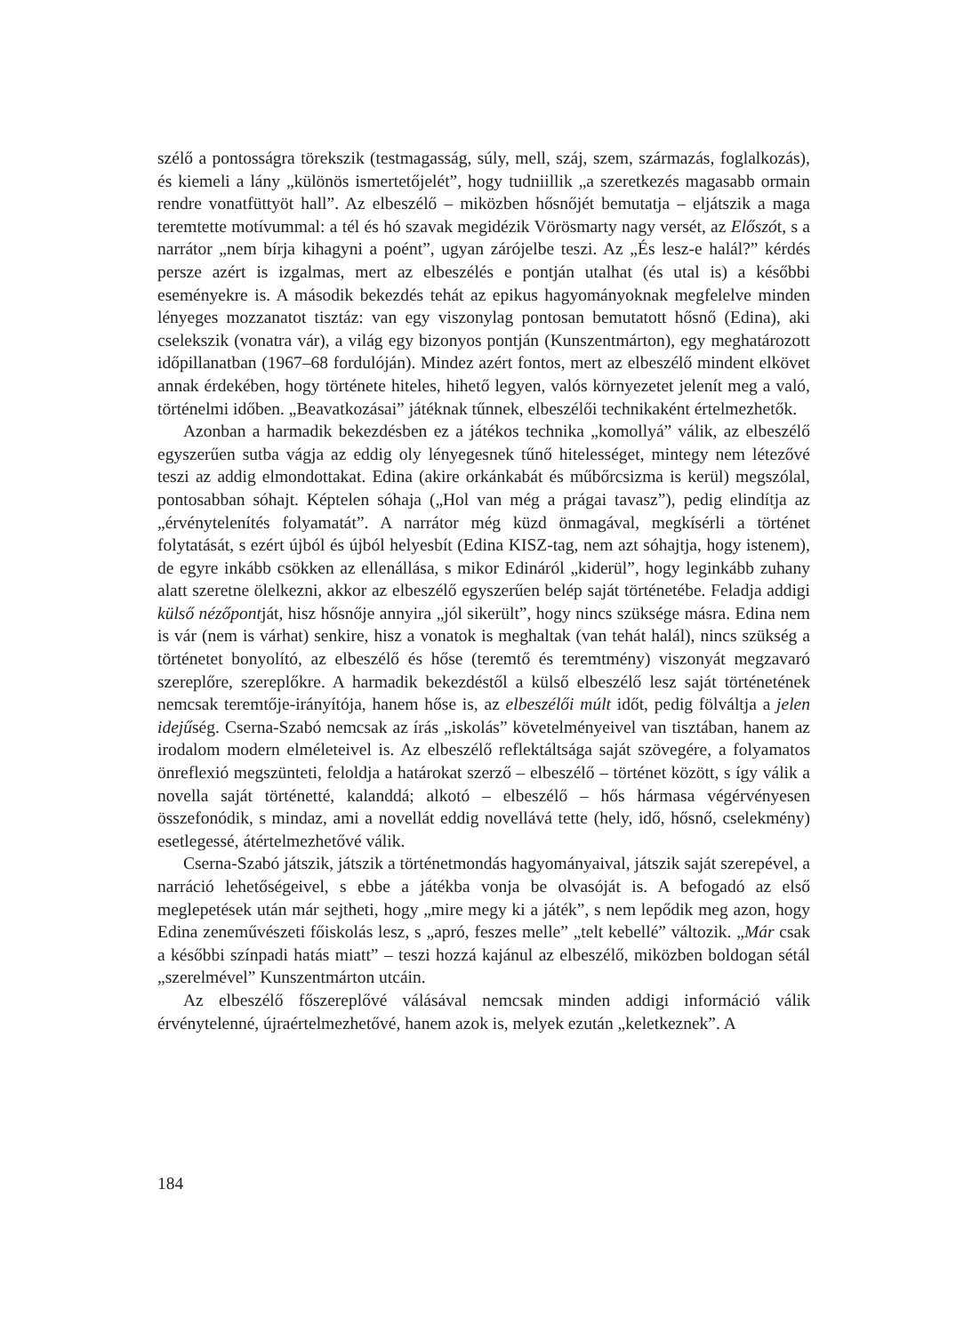szélő a pontosságra törekszik (testmagasság, súly, mell, száj, szem, származás, foglalkozás), és kiemeli a lány „különös ismertetőjelét”, hogy tudniillik „a szeretkezés magasabb ormain rendre vonatfüttyöt hall”. Az elbeszélő – miközben hősnőjét bemutatja – eljátszik a maga teremtette motívummal: a tél és hó szavak megidézik Vörösmarty nagy versét, az Előszót, s a narrátor „nem bírja kihagyni a poént”, ugyan zárójelbe teszi. Az „És lesz-e halál?” kérdés persze azért is izgalmas, mert az elbeszélés e pontján utalhat (és utal is) a későbbi eseményekre is. A második bekezdés tehát az epikus hagyományoknak megfelelve minden lényeges mozzanatot tisztáz: van egy viszonylag pontosan bemutatott hősnő (Edina), aki cselekszik (vonatra vár), a világ egy bizonyos pontján (Kunszentmárton), egy meghatározott időpillanatban (1967–68 fordulóján). Mindez azért fontos, mert az elbeszélő mindent elkövet annak érdekében, hogy története hiteles, hihető legyen, valós környezetet jelenít meg a való, történelmi időben. „Beavatkozásai” játéknak tűnnek, elbeszélői technikaként értelmezhetők.
Azonban a harmadik bekezdésben ez a játékos technika „komollyá” válik, az elbeszélő egyszerűen sutba vágja az eddig oly lényegesnek tűnő hitelességet, mintegy nem létezővé teszi az addig elmondottakat. Edina (akire orkánkabát és műbőrcsizma is kerül) megszólal, pontosabban sóhajt. Képtelen sóhaja („Hol van még a prágai tavasz”), pedig elindítja az „érvénytelenítés folyamatát”. A narrátor még küzd önmagával, megkísérli a történet folytatását, s ezért újból és újból helyesbít (Edina KISZ-tag, nem azt sóhajtja, hogy istenem), de egyre inkább csökken az ellenállása, s mikor Edináról „kiderül”, hogy leginkább zuhany alatt szeretne ölelkezni, akkor az elbeszélő egyszerűen belép saját történetébe. Feladja addigi külső nézőpontját, hisz hősnője annyira „jól sikerült”, hogy nincs szüksége másra. Edina nem is vár (nem is várhat) senkire, hisz a vonatok is meghaltak (van tehát halál), nincs szükség a történetet bonyolító, az elbeszélő és hőse (teremtő és teremtmény) viszonyát megzavaró szereplőre, szereplőkre. A harmadik bekezdéstől a külső elbeszélő lesz saját történetének nemcsak teremtője-irányítója, hanem hőse is, az elbeszélői múlt időt, pedig fölváltja a jelen idejűség. Cserna-Szabó nemcsak az írás „iskolás” követelményeivel van tisztában, hanem az irodalom modern elméleteivel is. Az elbeszélő reflektáltsága saját szövegére, a folyamatos önreflexió megszünteti, feloldja a határokat szerző – elbeszélő – történet között, s így válik a novella saját történetté, kalanddá; alkotó – elbeszélő – hős hármasa végérvényesen összefonódik, s mindaz, ami a novellát eddig novellává tette (hely, idő, hősnő, cselekmény) esetlegessé, átértelmezhetővé válik.
Cserna-Szabó játszik, játszik a történetmondás hagyományaival, játszik saját szerepével, a narráció lehetőségeivel, s ebbe a játékba vonja be olvasóját is. A befogadó az első meglepetések után már sejtheti, hogy „mire megy ki a játék”, s nem lepődik meg azon, hogy Edina zeneművészeti főiskolás lesz, s „apró, feszes melle” „telt kebellé” változik. „Már csak a későbbi színpadi hatás miatt” – teszi hozzá kajánul az elbeszélő, miközben boldogan sétál „szerelmével” Kunszentmárton utcáin.
Az elbeszélő főszereplővé válásával nemcsak minden addigi információ válik érvénytelenné, újraértelmezhetővé, hanem azok is, melyek ezután „keletkeznek”. A
184